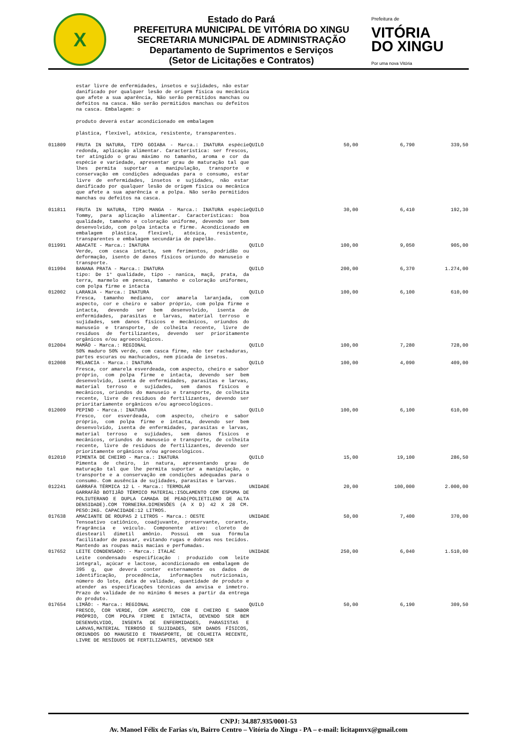X
Estado do Pará
PREFEITURA MUNICIPAL DE VITÓRIA DO XINGU
SECRETARIA MUNICIPAL DE ADMINISTRAÇÃO
Departamento de Suprimentos e Serviços
(Setor de Licitações e Contratos)
Prefeitura de
VITÓRIA
DO XINGU
Por uma nova Vitória
| | estar livre de enfermidades, insetos e sujidades, não estar danificado por qualquer lesão de origem física ou mecânica que afete a sua aparência, Não serão permitidos manchas ou defeitos na casca. Não serão permitidos manchas ou defeitos na casca. Embalagem: o produto deverá estar acondicionado em embalagem plástica, flexível, atóxica, resistente, transparentes. | | | | |
| 011809 | FRUTA IN NATURA, TIPO GOIABA - Marca.: INATURA espécie redonda, aplicação alimentar. Característica: ser frescos, ter atingido o grau máximo no tamanho, aroma e cor da espécie e variedade, apresentar grau de maturação tal que lhes permita suportar a manipulação, transporte e conservação em condições adequadas para o consumo, estar livre de enfermidades, insetos e sujidades, não estar danificado por qualquer lesão de origem física ou mecânica que afete a sua aparência e a polpa. Não serão permitidos manchas ou defeitos na casca. | QUILO | 50,00 | 6,790 | 339,50 |
| 011811 | FRUTA IN NATURA, TIPO MANGA - Marca.: INATURA espécie Tommy, para aplicação alimentar. Características: boa qualidade, tamanho e coloração uniforme, devendo ser bem desenvolvido, com polpa intacta e firme. Acondicionado em embalagem plástica, flexível, atóxica, resistente, transparentes e embalagem secundária de papelão. | QUILO | 30,00 | 6,410 | 192,30 |
| 011991 | ABACATE - Marca.: INATURA Verde, com casca intacta, sem ferimentos, podridão ou deformação, isento de danos físicos oriundo do manuseio e transporte. | QUILO | 100,00 | 9,050 | 905,00 |
| 011994 | BANANA PRATA - Marca.: INATURA tipo: De 1° qualidade, tipo - nanica, maçã, prata, da terra, marmelo em pencas, tamanho e coloração uniformes, com polpa firme e intacta | QUILO | 200,00 | 6,370 | 1.274,00 |
| 012002 | LARANJA - Marca.: INATURA Fresca, tamanho mediano, cor amarela laranjada, com aspecto, cor e cheiro e sabor próprio, com polpa firme e intacta, devendo ser bem desenvolvido, isenta de enfermidades, parasitas e larvas, material terroso e sujidades, sem danos físicos e mecânicos, oriundos do manuseio e transporte, de colheita recente, livre de resíduos de fertilizantes, devendo ser prioritamente orgânicos e/ou agroecológicos. | QUILO | 100,00 | 6,100 | 610,00 |
| 012004 | MAMÃO - Marca.: REGIONAL 50% maduro 50% verde, com casca firme, não ter rachaduras, partes escuras ou machucados, nem picada de insetos. | QUILO | 100,00 | 7,280 | 728,00 |
| 012008 | MELANCIA - Marca.: INATURA Fresca, cor amarela esverdeada, com aspecto, cheiro e sabor próprio, com polpa firme e intacta, devendo ser bem desenvolvido, isenta de enfermidades, parasitas e larvas, material terroso e sujidades, sem danos físicos e mecânicos, oriundos do manuseio e transporte, de colheita recente, livre de resíduos de fertilizantes, devendo ser prioritariamente orgânicos e/ou agroecológicos. | QUILO | 100,00 | 4,090 | 409,00 |
| 012009 | PEPINO - Marca.: INATURA Fresco, cor esverdeada, com aspecto, cheiro e sabor próprio, com polpa firme e intacta, devendo ser bem desenvolvido, isenta de enfermidades, parasitas e larvas, material terroso e sujidades, sem danos físicos e mecânicos, oriundos do manuseio e transporte, de colheita recente, livre de resíduos de fertilizantes, devendo ser prioritamente orgânicos e/ou agroecológicos. | QUILO | 100,00 | 6,100 | 610,00 |
| 012010 | PIMENTA DE CHEIRO - Marca.: INATURA Pimenta de cheiro, in natura, apresentando grau de maturação tal que lhe permita suportar a manipulação, o transporte e a conservação em condições adequadas para o consumo. Com ausência de sujidades, parasitas e larvas. | QUILO | 15,00 | 19,100 | 286,50 |
| 012241 | GARRAFA TÉRMICA 12 L - Marca.: TERMOLAR GARRAFÃO BOTIJÃO TÉRMICO MATERIAL:ISOLAMENTO COM ESPUMA DE POLIUTERANO E DUPLA CAMADA DE PEAD(POLIETILENO DE ALTA DENSIDADE).COM TORNEIRA.DIMENSÕES (A X D) 42 X 28 CM. PESO:2KG. CAPACIDADE:12 LITROS. | UNIDADE | 20,00 | 100,000 | 2.000,00 |
| 017638 | AMACIANTE DE ROUPAS 2 LITROS - Marca.: OESTE Tensoativo catiônico, coadjuvante, preservante, corante, fragrância e veículo. Componente ativo: cloreto de diestearil dimetil amônio. Possui em sua fórmula facilitador de passar, evitando rugas e dobras nos tecidos. Mantendo as roupas mais macias e perfumadas. | UNIDADE | 50,00 | 7,400 | 370,00 |
| 017652 | LEITE CONDENSADO: - Marca.: ITALAC Leite condensado especificação : produzido com leite integral, açúcar e lactose, acondicionado em embalagem de 395 g, que deverá conter externamente os dados de identificação, procedência, informações nutricionais, número do lote, data de validade, quantidade de produto e atender as especificações técnicas da anvisa e inmetro. Prazo de validade de no mínimo 6 meses a partir da entrega do produto. | UNIDADE | 250,00 | 6,040 | 1.510,00 |
| 017654 | LIMÃO: - Marca.: REGIONAL FRESCO, COR VERDE, COM ASPECTO, COR E CHEIRO E SABOR PRÓPRIO, COM POLPA FIRME E INTACTA, DEVENDO SER BEM DESENVOLVIDO, INSENTA DE ENFERMIDADES, PARASISTAS E LARVAS,MATERIAL TERROSO E SUJIDADES, SEM DANOS FÍSICOS, ORIUNDOS DO MANUSEIO E TRANSPORTE, DE COLHEITA RECENTE, LIVRE DE RESÍDUOS DE FERTILIZANTES, DEVENDO SER | QUILO | 50,00 | 6,190 | 309,50 |
CNPJ: 34.887.935/0001-53
Av. Manoel Félix de Farias s/n, Bairro Centro – Vitória do Xingu - PA – e-mail: licitapmvx@gmail.com